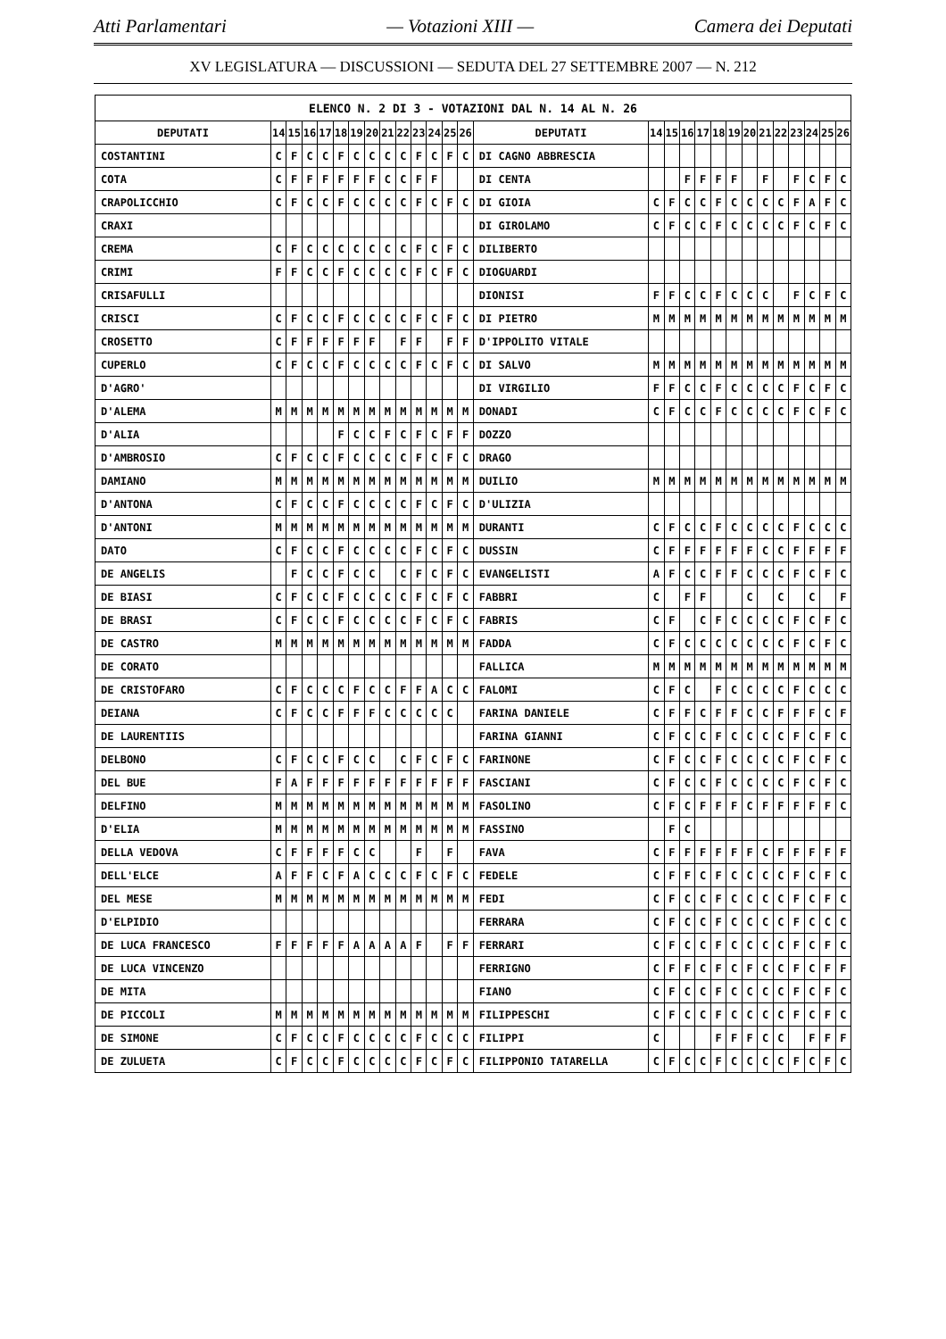Atti Parlamentari — Votazioni XIII — Camera dei Deputati
XV LEGISLATURA — DISCUSSIONI — SEDUTA DEL 27 SETTEMBRE 2007 — N. 212
| ELENCO N. 2 DI 3 - VOTAZIONI DAL N. 14 AL N. 26 | | | | | | | | | | | | | | | | | | | | | | | | | | | |
| --- | --- | --- | --- | --- | --- | --- | --- | --- | --- | --- | --- | --- | --- | --- | --- | --- | --- | --- | --- | --- | --- | --- | --- | --- | --- | --- | --- |
| DEPUTATI | 14 | 15 | 16 | 17 | 18 | 19 | 20 | 21 | 22 | 23 | 24 | 25 | 26 | DEPUTATI | 14 | 15 | 16 | 17 | 18 | 19 | 20 | 21 | 22 | 23 | 24 | 25 | 26 |
| COSTANTINI | C | F | C | C | F | C | C | C | C | F | C | F | C | DI CAGNO ABBRESCIA | | | | | | | | | | | | | |
| COTA | C | F | F | F | F | F | F | C | C | F | F | | | DI CENTA | | | F | F | F | F | | F | | F | C | F | C |
| CRAPOLICCHIO | C | F | C | C | F | C | C | C | C | F | C | F | C | DI GIOIA | C | F | C | C | F | C | C | C | C | F | A | F | C |
| CRAXI | | | | | | | | | | | | | | DI GIROLAMO | C | F | C | C | F | C | C | C | C | F | C | F | C |
| CREMA | C | F | C | C | C | C | C | C | C | F | C | F | C | DILIBERTO | | | | | | | | | | | | | |
| CRIMI | F | F | C | C | F | C | C | C | C | F | C | F | C | DIOGUARDI | | | | | | | | | | | | | |
| CRISAFULLI | | | | | | | | | | | | | | DIONISI | F | F | C | C | F | C | C | C | | F | C | F | C |
| CRISCI | C | F | C | C | F | C | C | C | C | F | C | F | C | DI PIETRO | M | M | M | M | M | M | M | M | M | M | M | M | M |
| CROSETTO | C | F | F | F | F | F | F | | F | F | | F | F | D'IPPOLITO VITALE | | | | | | | | | | | | | |
| CUPERLO | C | F | C | C | F | C | C | C | C | F | C | F | C | DI SALVO | M | M | M | M | M | M | M | M | M | M | M | M | M |
| D'AGRO' | | | | | | | | | | | | | | DI VIRGILIO | F | F | C | C | F | C | C | C | C | F | C | F | C |
| D'ALEMA | M | M | M | M | M | M | M | M | M | M | M | M | M | DONADI | C | F | C | C | F | C | C | C | C | F | C | F | C |
| D'ALIA | | | | | F | C | C | F | C | F | C | F | F | DOZZO | | | | | | | | | | | | | |
| D'AMBROSIO | C | F | C | C | F | C | C | C | C | F | C | F | C | DRAGO | | | | | | | | | | | | | |
| DAMIANO | M | M | M | M | M | M | M | M | M | M | M | M | M | DUILIO | M | M | M | M | M | M | M | M | M | M | M | M | M |
| D'ANTONA | C | F | C | C | F | C | C | C | C | F | C | F | C | D'ULIZIA | | | | | | | | | | | | | |
| D'ANTONI | M | M | M | M | M | M | M | M | M | M | M | M | M | DURANTI | C | F | C | C | F | C | C | C | C | F | C | C | C |
| DATO | C | F | C | C | F | C | C | C | C | F | C | F | C | DUSSIN | C | F | F | F | F | F | F | C | C | F | F | F | F |
| DE ANGELIS | | F | C | C | F | C | C | | C | F | C | F | C | EVANGELISTI | A | F | C | C | F | F | C | C | C | F | C | F | C |
| DE BIASI | C | F | C | C | F | C | C | C | C | F | C | F | C | FABBRI | C | | F | F | | | C | | C | | C | | F |
| DE BRASI | C | F | C | C | F | C | C | C | C | F | C | F | C | FABRIS | C | F | | C | F | C | C | C | C | F | C | F | C |
| DE CASTRO | M | M | M | M | M | M | M | M | M | M | M | M | M | FADDA | C | F | C | C | C | C | C | C | C | F | C | F | C |
| DE CORATO | | | | | | | | | | | | | | FALLICA | M | M | M | M | M | M | M | M | M | M | M | M | M |
| DE CRISTOFARO | C | F | C | C | C | F | C | C | F | F | A | C | C | FALOMI | C | F | C | | F | C | C | C | C | F | C | C | C |
| DEIANA | C | F | C | C | F | F | F | C | C | C | C | C | | FARINA DANIELE | C | F | F | C | F | F | C | C | F | F | F | C | F |
| DE LAURENTIIS | | | | | | | | | | | | | | FARINA GIANNI | C | F | C | C | F | C | C | C | C | F | C | F | C |
| DELBONO | C | F | C | C | F | C | C | | C | F | C | F | C | FARINONE | C | F | C | C | F | C | C | C | C | F | C | F | C |
| DEL BUE | F | A | F | F | F | F | F | F | F | F | F | F | F | FASCIANI | C | F | C | C | F | C | C | C | C | F | C | F | C |
| DELFINO | M | M | M | M | M | M | M | M | M | M | M | M | M | FASOLINO | C | F | C | F | F | F | C | F | F | F | F | F | C |
| D'ELIA | M | M | M | M | M | M | M | M | M | M | M | M | M | FASSINO | | F | C | | | | | | | | | | |
| DELLA VEDOVA | C | F | F | F | F | C | C | | | F | | F | | FAVA | C | F | F | F | F | F | F | C | F | F | F | F | F |
| DELL'ELCE | A | F | F | C | F | A | C | C | C | F | C | F | C | FEDELE | C | F | F | C | F | C | C | C | C | F | C | F | C |
| DEL MESE | M | M | M | M | M | M | M | M | M | M | M | M | M | FEDI | C | F | C | C | F | C | C | C | C | F | C | F | C |
| D'ELPIDIO | | | | | | | | | | | | | | FERRARA | C | F | C | C | F | C | C | C | C | F | C | C | C |
| DE LUCA FRANCESCO | F | F | F | F | F | A | A | A | A | F | | F | F | FERRARI | C | F | C | C | F | C | C | C | C | F | C | F | C |
| DE LUCA VINCENZO | | | | | | | | | | | | | | FERRIGNO | C | F | F | C | F | C | F | C | C | F | C | F | F |
| DE MITA | | | | | | | | | | | | | | FIANO | C | F | C | C | F | C | C | C | C | F | C | F | C |
| DE PICCOLI | M | M | M | M | M | M | M | M | M | M | M | M | M | FILIPPESCHI | C | F | C | C | F | C | C | C | C | F | C | F | C |
| DE SIMONE | C | F | C | C | F | C | C | C | C | F | C | C | C | FILIPPI | C | | | | F | F | F | C | C | | F | F | F |
| DE ZULUETA | C | F | C | C | F | C | C | C | C | F | C | F | C | FILIPPONIO TATARELLA | C | F | C | C | F | C | C | C | C | F | C | F | C |